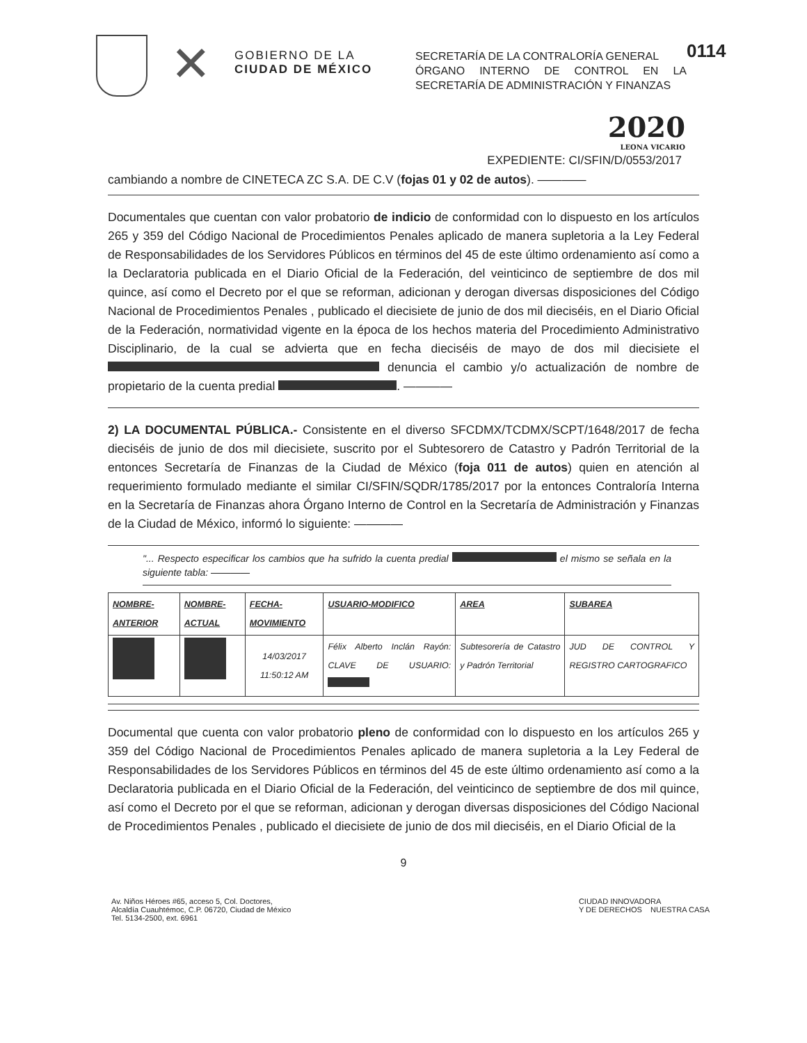✕
GOBIERNO DE LA
CIUDAD DE MÉXICO
SECRETARÍA DE LA CONTRALORÍA GENERAL
ÓRGANO INTERNO DE CONTROL EN LA SECRETARÍA DE ADMINISTRACIÓN Y FINANZAS
0114
2020
LEONA VICARIO
EXPEDIENTE: CI/SFIN/D/0553/2017
cambiando a nombre de CINETECA ZC S.A. DE C.V (fojas 01 y 02 de autos). ————
Documentales que cuentan con valor probatorio de indicio de conformidad con lo dispuesto en los artículos 265 y 359 del Código Nacional de Procedimientos Penales aplicado de manera supletoria a la Ley Federal de Responsabilidades de los Servidores Públicos en términos del 45 de este último ordenamiento así como a la Declaratoria publicada en el Diario Oficial de la Federación, del veinticinco de septiembre de dos mil quince, así como el Decreto por el que se reforman, adicionan y derogan diversas disposiciones del Código Nacional de Procedimientos Penales , publicado el diecisiete de junio de dos mil dieciséis, en el Diario Oficial de la Federación, normatividad vigente en la época de los hechos materia del Procedimiento Administrativo Disciplinario, de la cual se advierta que en fecha dieciséis de mayo de dos mil diecisiete el denuncia el cambio y/o actualización de nombre de propietario de la cuenta predial . ————
2) LA DOCUMENTAL PÚBLICA.- Consistente en el diverso SFCDMX/TCDMX/SCPT/1648/2017 de fecha dieciséis de junio de dos mil diecisiete, suscrito por el Subtesorero de Catastro y Padrón Territorial de la entonces Secretaría de Finanzas de la Ciudad de México (foja 011 de autos) quien en atención al requerimiento formulado mediante el similar CI/SFIN/SQDR/1785/2017 por la entonces Contraloría Interna en la Secretaría de Finanzas ahora Órgano Interno de Control en la Secretaría de Administración y Finanzas de la Ciudad de México, informó lo siguiente: ————
"... Respecto especificar los cambios que ha sufrido la cuenta predial el mismo se señala en la siguiente tabla: ————
| NOMBRE-ANTERIOR | NOMBRE-ACTUAL | FECHA-MOVIMIENTO | USUARIO-MODIFICO | AREA | SUBAREA |
| --- | --- | --- | --- | --- | --- |
| | | 14/03/2017 11:50:12 AM | Félix Alberto Inclán Rayón: CLAVE DE USUARIO: | Subtesorería de Catastro y Padrón Territorial | JUD DE CONTROL Y REGISTRO CARTOGRAFICO |
Documental que cuenta con valor probatorio pleno de conformidad con lo dispuesto en los artículos 265 y 359 del Código Nacional de Procedimientos Penales aplicado de manera supletoria a la Ley Federal de Responsabilidades de los Servidores Públicos en términos del 45 de este último ordenamiento así como a la Declaratoria publicada en el Diario Oficial de la Federación, del veinticinco de septiembre de dos mil quince, así como el Decreto por el que se reforman, adicionan y derogan diversas disposiciones del Código Nacional de Procedimientos Penales , publicado el diecisiete de junio de dos mil dieciséis, en el Diario Oficial de la
9
Av. Niños Héroes #65, acceso 5, Col. Doctores,
Alcaldía Cuauhtémoc, C.P. 06720, Ciudad de México
Tel. 5134-2500, ext. 6961
CIUDAD INNOVADORA
Y DE DERECHOS NUESTRA CASA